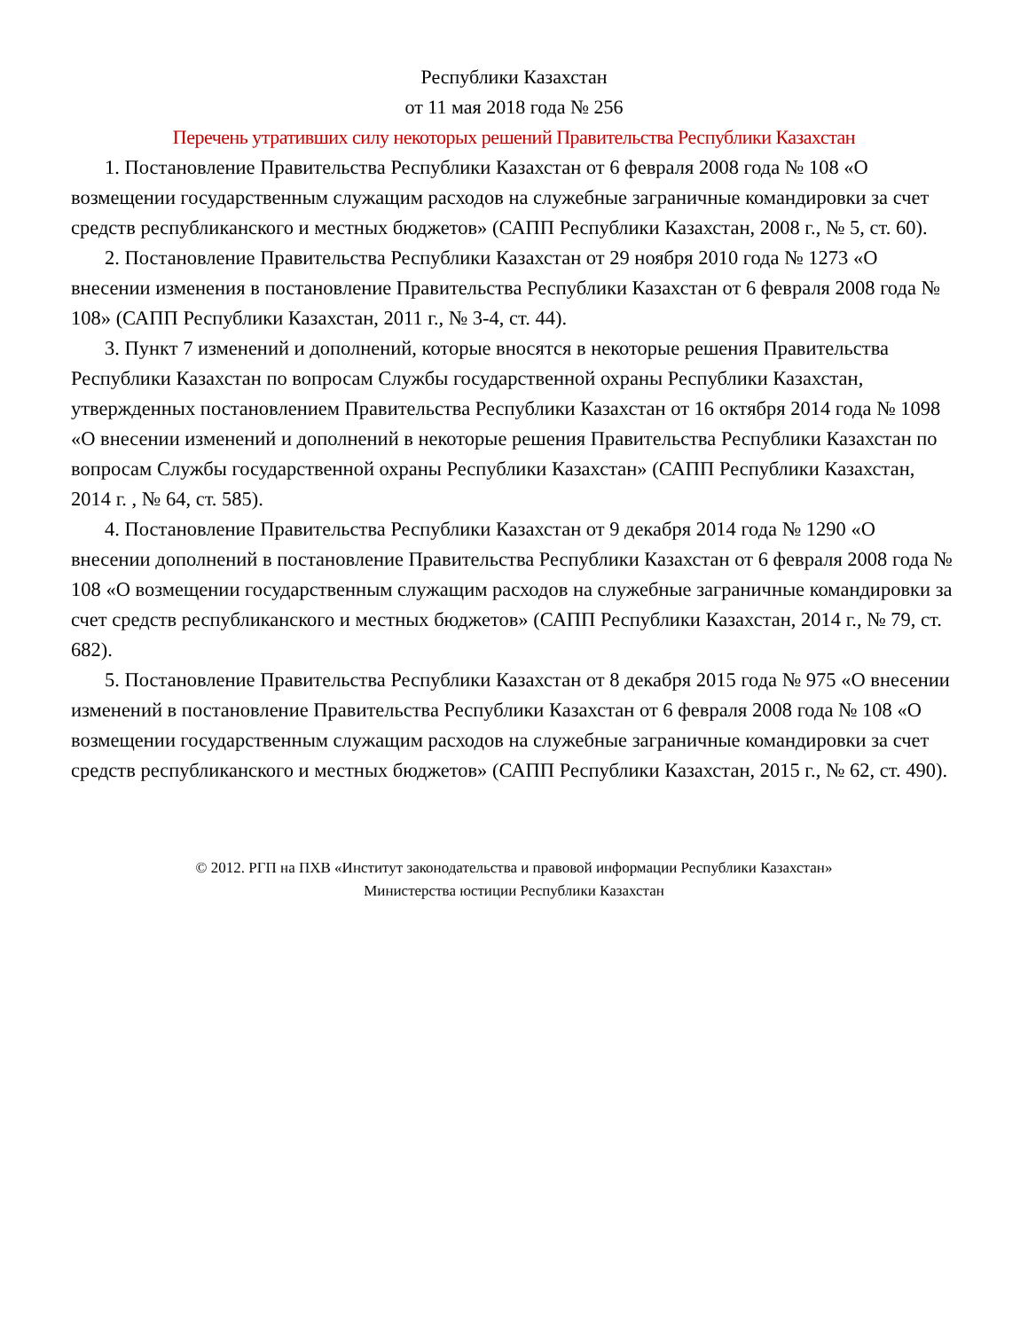Республики Казахстан
от 11 мая 2018 года № 256
Перечень утративших силу некоторых решений Правительства Республики Казахстан
1. Постановление Правительства Республики Казахстан от 6 февраля 2008 года № 108 «О возмещении государственным служащим расходов на служебные заграничные командировки за счет средств республиканского и местных бюджетов» (САПП Республики Казахстан, 2008 г., № 5, ст. 60).
2. Постановление Правительства Республики Казахстан от 29 ноября 2010 года № 1273 «О внесении изменения в постановление Правительства Республики Казахстан от 6 февраля 2008 года № 108» (САПП Республики Казахстан, 2011 г., № 3-4, ст. 44).
3. Пункт 7 изменений и дополнений, которые вносятся в некоторые решения Правительства Республики Казахстан по вопросам Службы государственной охраны Республики Казахстан, утвержденных постановлением Правительства Республики Казахстан от 16 октября 2014 года № 1098 «О внесении изменений и дополнений в некоторые решения Правительства Республики Казахстан по вопросам Службы государственной охраны Республики Казахстан» (САПП Республики Казахстан, 2014 г. , № 64, ст. 585).
4. Постановление Правительства Республики Казахстан от 9 декабря 2014 года № 1290 «О внесении дополнений в постановление Правительства Республики Казахстан от 6 февраля 2008 года № 108 «О возмещении государственным служащим расходов на служебные заграничные командировки за счет средств республиканского и местных бюджетов» (САПП Республики Казахстан, 2014 г., № 79, ст. 682).
5. Постановление Правительства Республики Казахстан от 8 декабря 2015 года № 975 «О внесении изменений в постановление Правительства Республики Казахстан от 6 февраля 2008 года № 108 «О возмещении государственным служащим расходов на служебные заграничные командировки за счет средств республиканского и местных бюджетов» (САПП Республики Казахстан, 2015 г., № 62, ст. 490).
© 2012. РГП на ПХВ «Институт законодательства и правовой информации Республики Казахстан»
Министерства юстиции Республики Казахстан